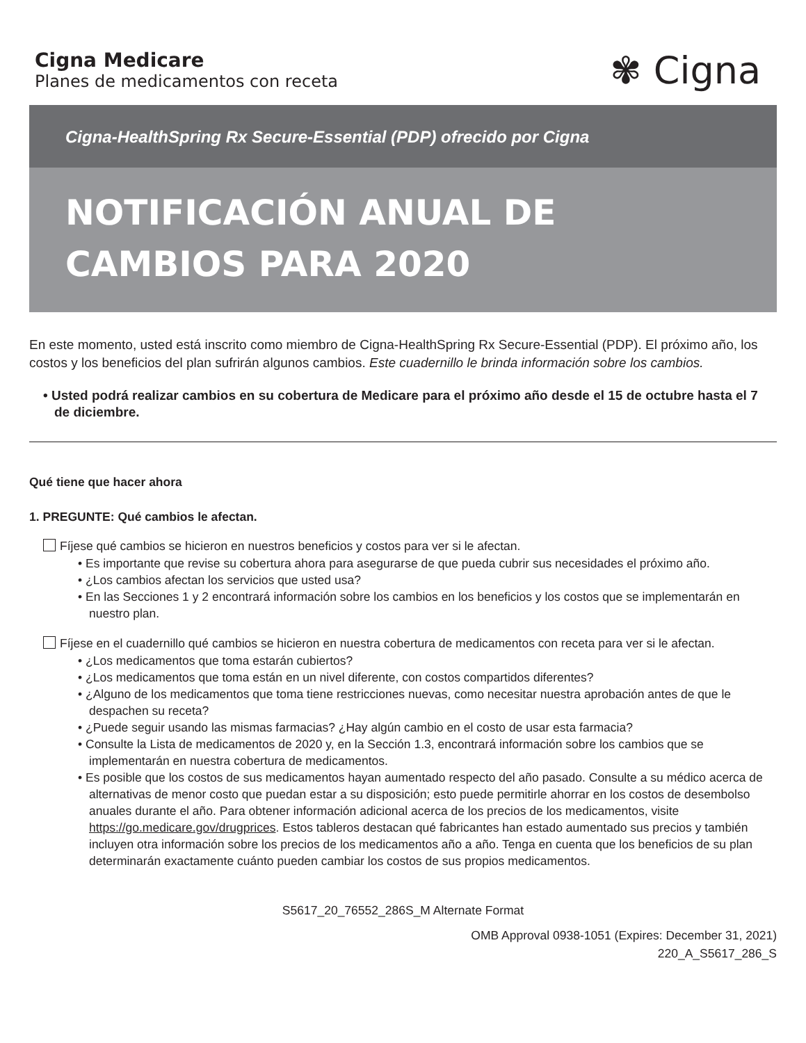Cigna Medicare
Planes de medicamentos con receta
✾ Cigna
Cigna-HealthSpring Rx Secure-Essential (PDP) ofrecido por Cigna
NOTIFICACIÓN ANUAL DE
CAMBIOS PARA 2020
En este momento, usted está inscrito como miembro de Cigna-HealthSpring Rx Secure-Essential (PDP). El próximo año, los costos y los beneficios del plan sufrirán algunos cambios. Este cuadernillo le brinda información sobre los cambios.
• Usted podrá realizar cambios en su cobertura de Medicare para el próximo año desde el 15 de octubre hasta el 7 de diciembre.
Qué tiene que hacer ahora
1. PREGUNTE: Qué cambios le afectan.
Fíjese qué cambios se hicieron en nuestros beneficios y costos para ver si le afectan.
• Es importante que revise su cobertura ahora para asegurarse de que pueda cubrir sus necesidades el próximo año.
• ¿Los cambios afectan los servicios que usted usa?
• En las Secciones 1 y 2 encontrará información sobre los cambios en los beneficios y los costos que se implementarán en nuestro plan.
Fíjese en el cuadernillo qué cambios se hicieron en nuestra cobertura de medicamentos con receta para ver si le afectan.
• ¿Los medicamentos que toma estarán cubiertos?
• ¿Los medicamentos que toma están en un nivel diferente, con costos compartidos diferentes?
• ¿Alguno de los medicamentos que toma tiene restricciones nuevas, como necesitar nuestra aprobación antes de que le despachen su receta?
• ¿Puede seguir usando las mismas farmacias? ¿Hay algún cambio en el costo de usar esta farmacia?
• Consulte la Lista de medicamentos de 2020 y, en la Sección 1.3, encontrará información sobre los cambios que se implementarán en nuestra cobertura de medicamentos.
• Es posible que los costos de sus medicamentos hayan aumentado respecto del año pasado. Consulte a su médico acerca de alternativas de menor costo que puedan estar a su disposición; esto puede permitirle ahorrar en los costos de desembolso anuales durante el año. Para obtener información adicional acerca de los precios de los medicamentos, visite https://go.medicare.gov/drugprices. Estos tableros destacan qué fabricantes han estado aumentado sus precios y también incluyen otra información sobre los precios de los medicamentos año a año. Tenga en cuenta que los beneficios de su plan determinarán exactamente cuánto pueden cambiar los costos de sus propios medicamentos.
S5617_20_76552_286S_M Alternate Format
OMB Approval 0938-1051 (Expires: December 31, 2021)
220_A_S5617_286_S